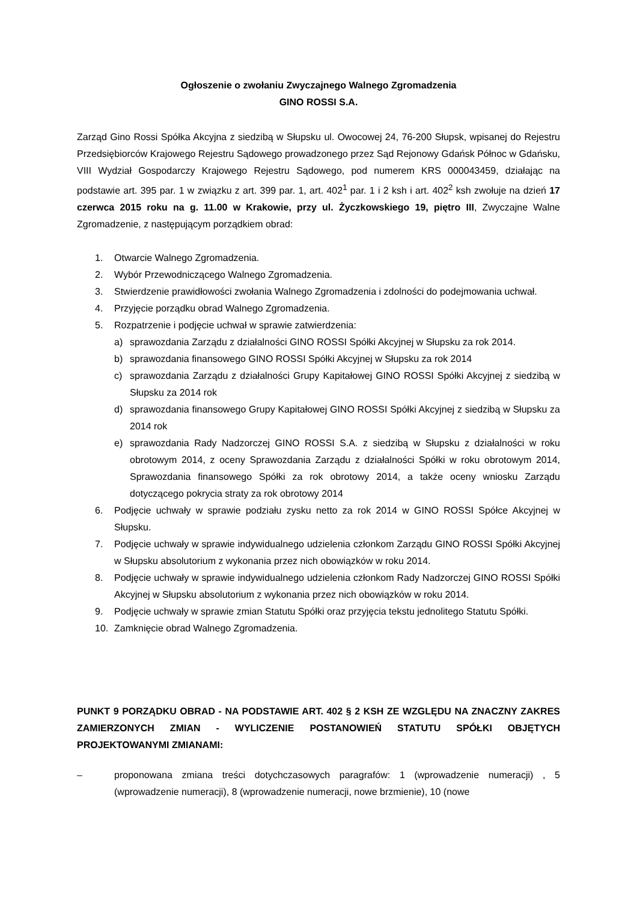Ogłoszenie o zwołaniu Zwyczajnego Walnego Zgromadzenia
GINO ROSSI S.A.
Zarząd Gino Rossi Spółka Akcyjna z siedzibą w Słupsku ul. Owocowej 24, 76-200 Słupsk, wpisanej do Rejestru Przedsiębiorców Krajowego Rejestru Sądowego prowadzonego przez Sąd Rejonowy Gdańsk Północ w Gdańsku, VIII Wydział Gospodarczy Krajowego Rejestru Sądowego, pod numerem KRS 000043459, działając na podstawie art. 395 par. 1 w związku z art. 399 par. 1, art. 402<sup>1</sup> par. 1 i 2 ksh i art. 402<sup>2</sup> ksh zwołuje na dzień 17 czerwca 2015 roku na g. 11.00 w Krakowie, przy ul. Życzkowskiego 19, piętro III, Zwyczajne Walne Zgromadzenie, z następującym porządkiem obrad:
1. Otwarcie Walnego Zgromadzenia.
2. Wybór Przewodniczącego Walnego Zgromadzenia.
3. Stwierdzenie prawidłowości zwołania Walnego Zgromadzenia i zdolności do podejmowania uchwał.
4. Przyjęcie porządku obrad Walnego Zgromadzenia.
5. Rozpatrzenie i podjęcie uchwał w sprawie zatwierdzenia:
a) sprawozdania Zarządu z działalności GINO ROSSI Spółki Akcyjnej w Słupsku za rok 2014.
b) sprawozdania finansowego GINO ROSSI Spółki Akcyjnej w Słupsku za rok 2014
c) sprawozdania Zarządu z działalności Grupy Kapitałowej GINO ROSSI Spółki Akcyjnej z siedzibą w Słupsku za 2014 rok
d) sprawozdania finansowego Grupy Kapitałowej GINO ROSSI Spółki Akcyjnej z siedzibą w Słupsku za 2014 rok
e) sprawozdania Rady Nadzorczej GINO ROSSI S.A. z siedzibą w Słupsku z działalności w roku obrotowym 2014, z oceny Sprawozdania Zarządu z działalności Spółki w roku obrotowym 2014, Sprawozdania finansowego Spółki za rok obrotowy 2014, a także oceny wniosku Zarządu dotyczącego pokrycia straty za rok obrotowy 2014
6. Podjęcie uchwały w sprawie podziału zysku netto za rok 2014 w GINO ROSSI Spółce Akcyjnej w Słupsku.
7. Podjęcie uchwały w sprawie indywidualnego udzielenia członkom Zarządu GINO ROSSI Spółki Akcyjnej w Słupsku absolutorium z wykonania przez nich obowiązków w roku 2014.
8. Podjęcie uchwały w sprawie indywidualnego udzielenia członkom Rady Nadzorczej GINO ROSSI Spółki Akcyjnej w Słupsku absolutorium z wykonania przez nich obowiązków w roku 2014.
9. Podjęcie uchwały w sprawie zmian Statutu Spółki oraz przyjęcia tekstu jednolitego Statutu Spółki.
10. Zamknięcie obrad Walnego Zgromadzenia.
PUNKT 9 PORZĄDKU OBRAD - NA PODSTAWIE ART. 402 § 2 KSH ZE WZGLĘDU NA ZNACZNY ZAKRES ZAMIERZONYCH ZMIAN - WYLICZENIE POSTANOWIEŃ STATUTU SPÓŁKI OBJĘTYCH PROJEKTOWANYMI ZMIANAMI:
– proponowana zmiana treści dotychczasowych paragrafów: 1 (wprowadzenie numeracji) , 5 (wprowadzenie numeracji), 8 (wprowadzenie numeracji, nowe brzmienie), 10 (nowe